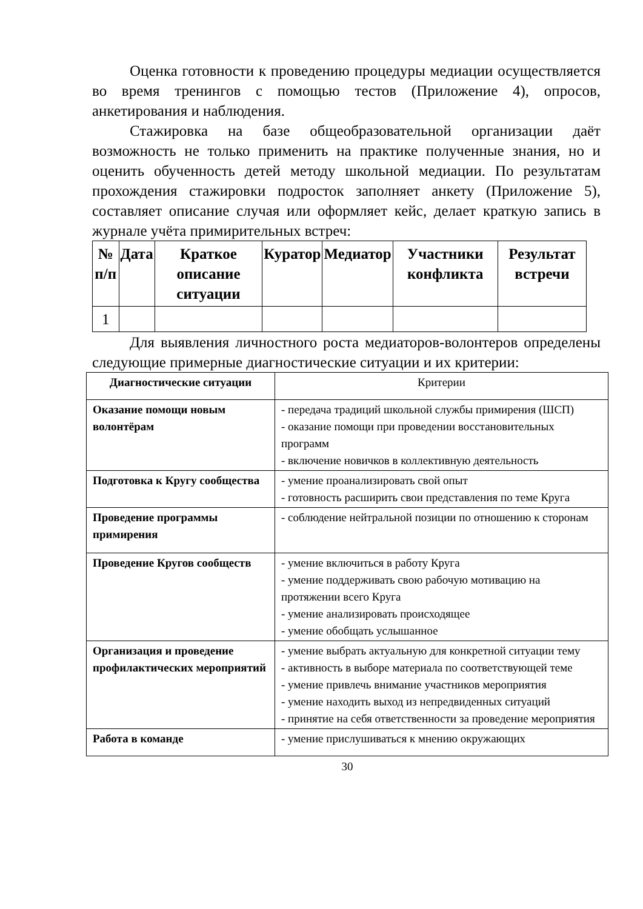Оценка готовности к проведению процедуры медиации осуществляется во время тренингов с помощью тестов (Приложение 4), опросов, анкетирования и наблюдения.
Стажировка на базе общеобразовательной организации даёт возможность не только применить на практике полученные знания, но и оценить обученность детей методу школьной медиации. По результатам прохождения стажировки подросток заполняет анкету (Приложение 5), составляет описание случая или оформляет кейс, делает краткую запись в журнале учёта примирительных встреч:
| № п/п | Дата | Краткое описание ситуации | Куратор | Медиатор | Участники конфликта | Результат встречи |
| --- | --- | --- | --- | --- | --- | --- |
| 1 | | | | | | |
Для выявления личностного роста медиаторов-волонтеров определены следующие примерные диагностические ситуации и их критерии:
| Диагностические ситуации | Критерии |
| Оказание помощи новым волонтёрам | - передача традиций школьной службы примирения (ШСП) - оказание помощи при проведении восстановительных программ - включение новичков в коллективную деятельность |
| Подготовка к Кругу сообщества | - умение проанализировать свой опыт - готовность расширить свои представления по теме Круга |
| Проведение программы примирения | - соблюдение нейтральной позиции по отношению к сторонам |
| Проведение Кругов сообществ | - умение включиться в работу Круга - умение поддерживать свою рабочую мотивацию на протяжении всего Круга - умение анализировать происходящее - умение обобщать услышанное |
| Организация и проведение профилактических мероприятий | - умение выбрать актуальную для конкретной ситуации тему - активность в выборе материала по соответствующей теме - умение привлечь внимание участников мероприятия - умение находить выход из непредвиденных ситуаций - принятие на себя ответственности за проведение мероприятия |
| Работа в команде | - умение прислушиваться к мнению окружающих |
30